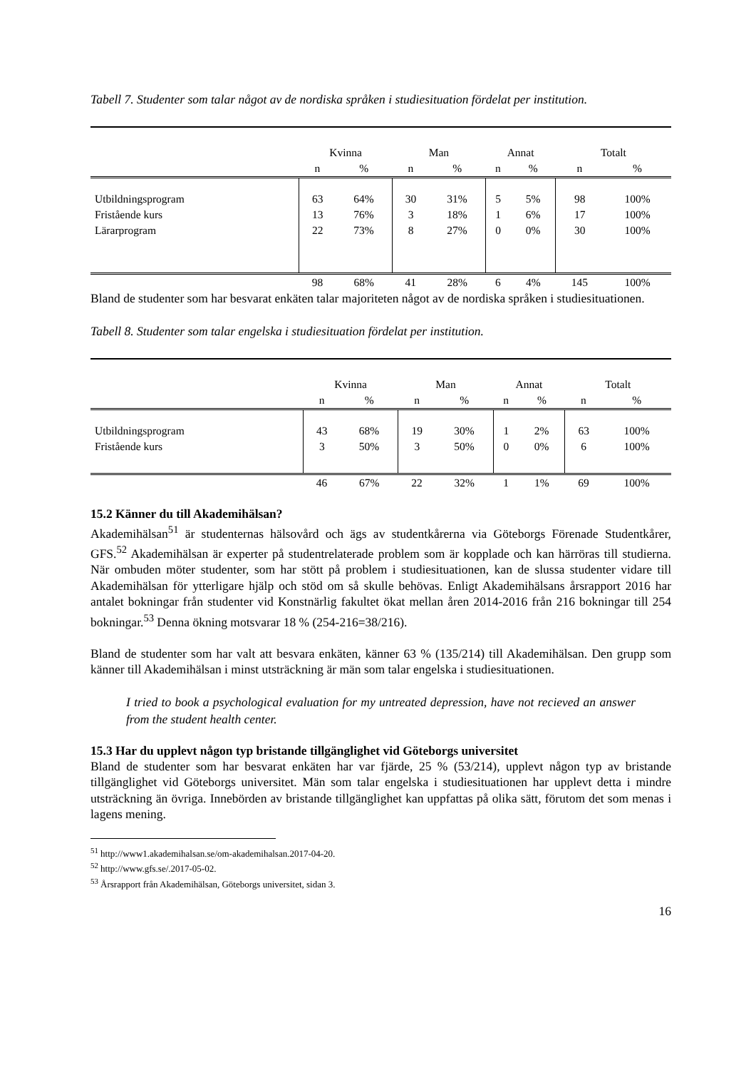Tabell 7. Studenter som talar något av de nordiska språken i studiesituation fördelat per institution.
| | Kvinna | | Man | | Annat | | Totalt | |
| | n | % | n | % | n | % | n | % |
| Utbildningsprogram | 63 | 64% | 30 | 31% | 5 | 5% | 98 | 100% |
| Fristående kurs | 13 | 76% | 3 | 18% | 1 | 6% | 17 | 100% |
| Lärarprogram | 22 | 73% | 8 | 27% | 0 | 0% | 30 | 100% |
| | 98 | 68% | 41 | 28% | 6 | 4% | 145 | 100% |
Bland de studenter som har besvarat enkäten talar majoriteten något av de nordiska språken i studiesituationen.
Tabell 8. Studenter som talar engelska i studiesituation fördelat per institution.
| | Kvinna | | Man | | Annat | | Totalt | |
| | n | % | n | % | n | % | n | % |
| Utbildningsprogram | 43 | 68% | 19 | 30% | 1 | 2% | 63 | 100% |
| Fristående kurs | 3 | 50% | 3 | 50% | 0 | 0% | 6 | 100% |
| | 46 | 67% | 22 | 32% | 1 | 1% | 69 | 100% |
15.2 Känner du till Akademihälsan?
Akademihälsan<sup>51</sup> är studenternas hälsovård och ägs av studentkårerna via Göteborgs Förenade Studentkårer, GFS.<sup>52</sup> Akademihälsan är experter på studentrelaterade problem som är kopplade och kan härröras till studierna. När ombuden möter studenter, som har stött på problem i studiesituationen, kan de slussa studenter vidare till Akademihälsan för ytterligare hjälp och stöd om så skulle behövas. Enligt Akademihälsans årsrapport 2016 har antalet bokningar från studenter vid Konstnärlig fakultet ökat mellan åren 2014-2016 från 216 bokningar till 254 bokningar.<sup>53</sup> Denna ökning motsvarar 18 % (254-216=38/216).
Bland de studenter som har valt att besvara enkäten, känner 63 % (135/214) till Akademihälsan. Den grupp som känner till Akademihälsan i minst utsträckning är män som talar engelska i studiesituationen.
I tried to book a psychological evaluation for my untreated depression, have not recieved an answer from the student health center.
15.3 Har du upplevt någon typ bristande tillgänglighet vid Göteborgs universitet
Bland de studenter som har besvarat enkäten har var fjärde, 25 % (53/214), upplevt någon typ av bristande tillgänglighet vid Göteborgs universitet. Män som talar engelska i studiesituationen har upplevt detta i mindre utsträckning än övriga. Innebörden av bristande tillgänglighet kan uppfattas på olika sätt, förutom det som menas i lagens mening.
<sup>51</sup> http://www1.akademihalsan.se/om-akademihalsan.2017-04-20.
<sup>52</sup> http://www.gfs.se/.2017-05-02.
<sup>53</sup> Årsrapport från Akademihälsan, Göteborgs universitet, sidan 3.
16